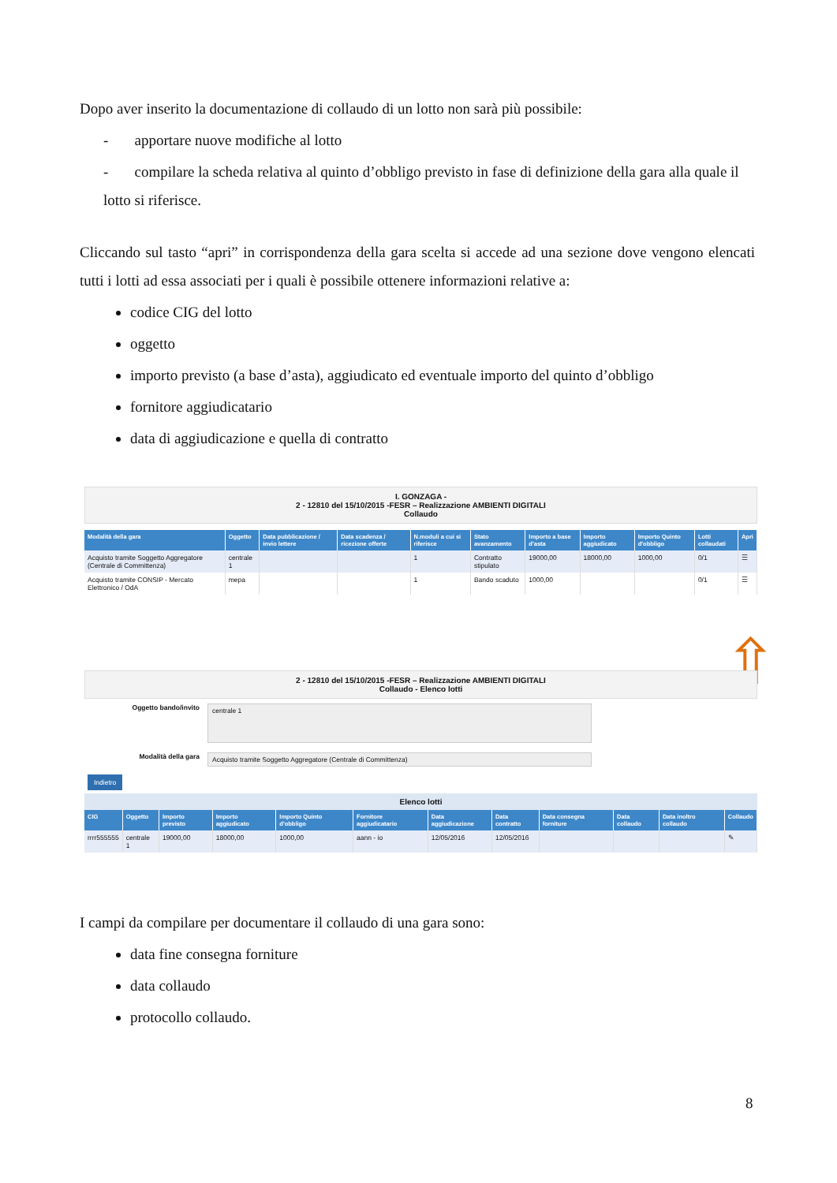Dopo aver inserito la documentazione di collaudo di un lotto non sarà più possibile:
- apportare nuove modifiche al lotto
- compilare la scheda relativa al quinto d’obbligo previsto in fase di definizione della gara alla quale il lotto si riferisce.
Cliccando sul tasto “apri” in corrispondenza della gara scelta si accede ad una sezione dove vengono elencati tutti i lotti ad essa associati per i quali è possibile ottenere informazioni relative a:
codice CIG del lotto
oggetto
importo previsto (a base d’asta), aggiudicato ed eventuale importo del quinto d’obbligo
fornitore aggiudicatario
data di aggiudicazione e quella di contratto
I. GONZAGA -
2 - 12810 del 15/10/2015 -FESR – Realizzazione AMBIENTI DIGITALI
Collaudo
| Modalità della gara | Oggetto | Data pubblicazione / invio lettere | Data scadenza / ricezione offerte | N.moduli a cui si riferisce | Stato avanzamento | Importo a base d'asta | Importo aggiudicato | Importo Quinto d'obbligo | Lotti collaudati | Apri |
| --- | --- | --- | --- | --- | --- | --- | --- | --- | --- | --- |
| Acquisto tramite Soggetto Aggregatore (Centrale di Committenza) | centrale 1 | | | 1 | Contratto stipulato | 19000,00 | 18000,00 | 1000,00 | 0/1 | ☰ |
| Acquisto tramite CONSIP - Mercato Elettronico / OdA | mepa | | | 1 | Bando scaduto | 1000,00 | | | 0/1 | ☰ |
⇧
2 - 12810 del 15/10/2015 -FESR – Realizzazione AMBIENTI DIGITALI
Collaudo - Elenco lotti
Oggetto bando/invito
centrale 1
Modalità della gara
Acquisto tramite Soggetto Aggregatore (Centrale di Committenza)
Indietro
Elenco lotti
| CIG | Oggetto | Importo previsto | Importo aggiudicato | Importo Quinto d'obbligo | Fornitore aggiudicatario | Data aggiudicazione | Data contratto | Data consegna forniture | Data collaudo | Data inoltro collaudo | Collaudo |
| --- | --- | --- | --- | --- | --- | --- | --- | --- | --- | --- | --- |
| rrrr555555 | centrale 1 | 19000,00 | 18000,00 | 1000,00 | aann - io | 12/05/2016 | 12/05/2016 | | | | ✎ |
I campi da compilare per documentare il collaudo di una gara sono:
data fine consegna forniture
data collaudo
protocollo collaudo.
8